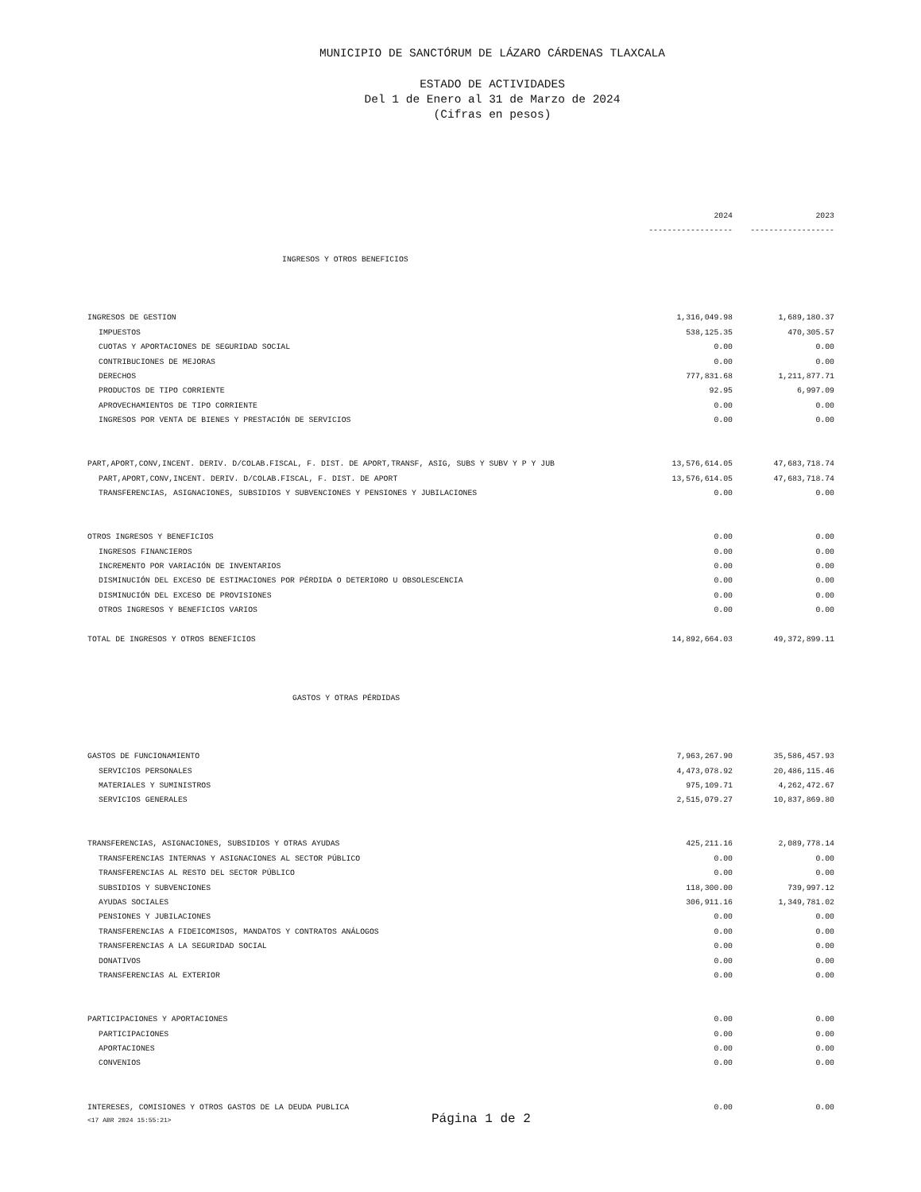MUNICIPIO DE SANCTÓRUM DE LÁZARO CÁRDENAS TLAXCALA
ESTADO DE ACTIVIDADES
Del 1 de Enero al 31 de Marzo de 2024
(Cifras en pesos)
| | 2024 | 2023 |
| | ------------------ | ------------------ |
| INGRESOS Y OTROS BENEFICIOS | | |
| INGRESOS DE GESTION | 1,316,049.98 | 1,689,180.37 |
| IMPUESTOS | 538,125.35 | 470,305.57 |
| CUOTAS Y APORTACIONES DE SEGURIDAD SOCIAL | 0.00 | 0.00 |
| CONTRIBUCIONES DE MEJORAS | 0.00 | 0.00 |
| DERECHOS | 777,831.68 | 1,211,877.71 |
| PRODUCTOS DE TIPO CORRIENTE | 92.95 | 6,997.09 |
| APROVECHAMIENTOS DE TIPO CORRIENTE | 0.00 | 0.00 |
| INGRESOS POR VENTA DE BIENES Y PRESTACIÓN DE SERVICIOS | 0.00 | 0.00 |
| PART,APORT,CONV,INCENT. DERIV. D/COLAB.FISCAL, F. DIST. DE APORT,TRANSF, ASIG, SUBS Y SUBV Y P Y JUB | 13,576,614.05 | 47,683,718.74 |
| PART,APORT,CONV,INCENT. DERIV. D/COLAB.FISCAL, F. DIST. DE APORT | 13,576,614.05 | 47,683,718.74 |
| TRANSFERENCIAS, ASIGNACIONES, SUBSIDIOS Y SUBVENCIONES Y PENSIONES Y JUBILACIONES | 0.00 | 0.00 |
| OTROS INGRESOS Y BENEFICIOS | 0.00 | 0.00 |
| INGRESOS FINANCIEROS | 0.00 | 0.00 |
| INCREMENTO POR VARIACIÓN DE INVENTARIOS | 0.00 | 0.00 |
| DISMINUCIÓN DEL EXCESO DE ESTIMACIONES POR PÉRDIDA O DETERIORO U OBSOLESCENCIA | 0.00 | 0.00 |
| DISMINUCIÓN DEL EXCESO DE PROVISIONES | 0.00 | 0.00 |
| OTROS INGRESOS Y BENEFICIOS VARIOS | 0.00 | 0.00 |
| TOTAL DE INGRESOS Y OTROS BENEFICIOS | 14,892,664.03 | 49,372,899.11 |
| GASTOS Y OTRAS PÉRDIDAS | | |
| GASTOS DE FUNCIONAMIENTO | 7,963,267.90 | 35,586,457.93 |
| SERVICIOS PERSONALES | 4,473,078.92 | 20,486,115.46 |
| MATERIALES Y SUMINISTROS | 975,109.71 | 4,262,472.67 |
| SERVICIOS GENERALES | 2,515,079.27 | 10,837,869.80 |
| TRANSFERENCIAS, ASIGNACIONES, SUBSIDIOS Y OTRAS AYUDAS | 425,211.16 | 2,089,778.14 |
| TRANSFERENCIAS INTERNAS Y ASIGNACIONES AL SECTOR PÚBLICO | 0.00 | 0.00 |
| TRANSFERENCIAS AL RESTO DEL SECTOR PÚBLICO | 0.00 | 0.00 |
| SUBSIDIOS Y SUBVENCIONES | 118,300.00 | 739,997.12 |
| AYUDAS SOCIALES | 306,911.16 | 1,349,781.02 |
| PENSIONES Y JUBILACIONES | 0.00 | 0.00 |
| TRANSFERENCIAS A FIDEICOMISOS, MANDATOS Y CONTRATOS ANÁLOGOS | 0.00 | 0.00 |
| TRANSFERENCIAS A LA SEGURIDAD SOCIAL | 0.00 | 0.00 |
| DONATIVOS | 0.00 | 0.00 |
| TRANSFERENCIAS AL EXTERIOR | 0.00 | 0.00 |
| PARTICIPACIONES Y APORTACIONES | 0.00 | 0.00 |
| PARTICIPACIONES | 0.00 | 0.00 |
| APORTACIONES | 0.00 | 0.00 |
| CONVENIOS | 0.00 | 0.00 |
| INTERESES, COMISIONES Y OTROS GASTOS DE LA DEUDA PUBLICA | 0.00 | 0.00 |
<17 ABR 2024 15:55:21> Página 1 de 2